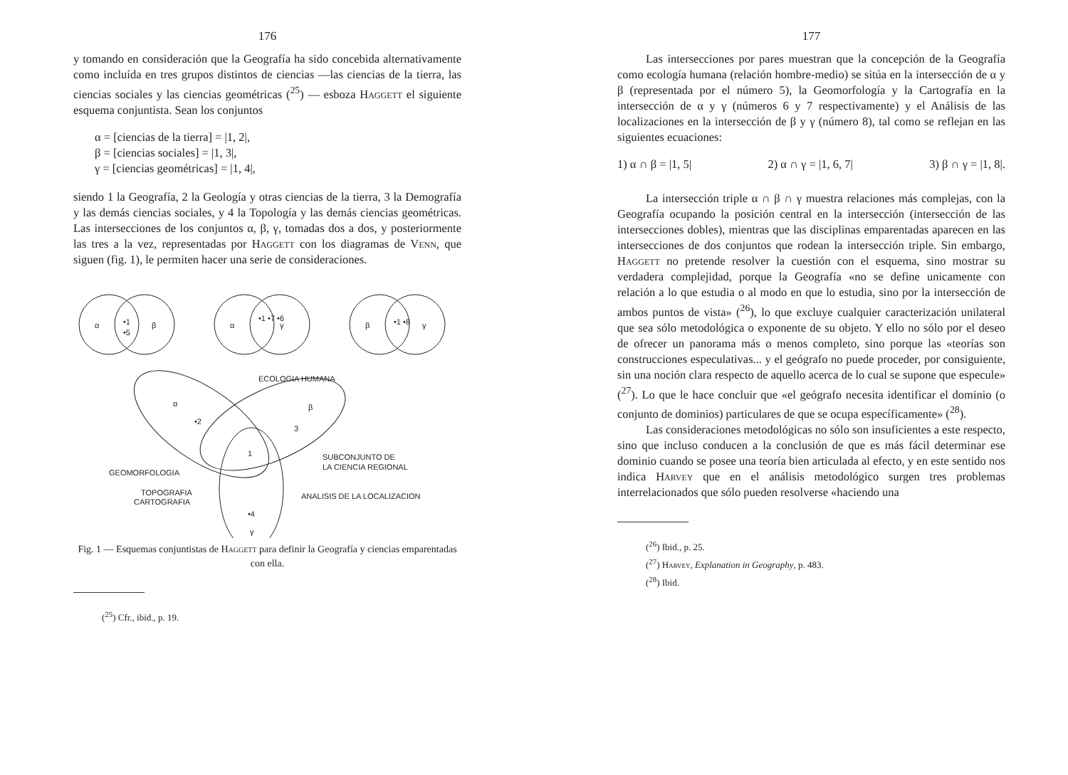176
y tomando en consideración que la Geografía ha sido concebida alternativamente como incluída en tres grupos distintos de ciencias —las ciencias de la tierra, las ciencias sociales y las ciencias geométricas (<sup>25</sup>) — esboza Haggett el siguiente esquema conjuntista. Sean los conjuntos
α = [ciencias de la tierra] = |1, 2|,
β = [ciencias sociales] = |1, 3|,
γ = [ciencias geométricas] = |1, 4|,
siendo 1 la Geografía, 2 la Geología y otras ciencias de la tierra, 3 la Demografía y las demás ciencias sociales, y 4 la Topología y las demás ciencias geométricas. Las intersecciones de los conjuntos α, β, γ, tomadas dos a dos, y posteriormente las tres a la vez, representadas por Haggett con los diagramas de Venn, que siguen (fig. 1), le permiten hacer una serie de consideraciones.
α
•1
•5
β
α
•1 •7 •6
γ
β
•1 •8
γ
ECOLOGIA HUMANA
α
•2
β
3
1
SUBCONJUNTO DE
LA CIENCIA REGIONAL
GEOMORFOLOGIA
TOPOGRAFIA
CARTOGRAFIA
ANALISIS DE LA LOCALIZACION
•4
γ
Fig. 1 — Esquemas conjuntistas de Haggett para definir la Geografía y ciencias emparentadas con ella.
(<sup>25</sup>) Cfr., ibid., p. 19.
177
Las intersecciones por pares muestran que la concepción de la Geografía como ecología humana (relación hombre-medio) se sitúa en la intersección de α y β (representada por el número 5), la Geomorfología y la Cartografía en la intersección de α y γ (números 6 y 7 respectivamente) y el Análisis de las localizaciones en la intersección de β y γ (número 8), tal como se reflejan en las siguientes ecuaciones:
1) α ∩ β = |1, 5| 2) α ∩ γ = |1, 6, 7| 3) β ∩ γ = |1, 8|.
La intersección triple α ∩ β ∩ γ muestra relaciones más complejas, con la Geografía ocupando la posición central en la intersección (intersección de las intersecciones dobles), mientras que las disciplinas emparentadas aparecen en las intersecciones de dos conjuntos que rodean la intersección triple. Sin embargo, Haggett no pretende resolver la cuestión con el esquema, sino mostrar su verdadera complejidad, porque la Geografía «no se define unicamente con relación a lo que estudia o al modo en que lo estudia, sino por la intersección de ambos puntos de vista» (<sup>26</sup>), lo que excluye cualquier caracterización unilateral que sea sólo metodológica o exponente de su objeto. Y ello no sólo por el deseo de ofrecer un panorama más o menos completo, sino porque las «teorías son construcciones especulativas... y el geógrafo no puede proceder, por consiguiente, sin una noción clara respecto de aquello acerca de lo cual se supone que especule» (<sup>27</sup>). Lo que le hace concluir que «el geógrafo necesita identificar el dominio (o conjunto de dominios) particulares de que se ocupa específicamente» (<sup>28</sup>).
Las consideraciones metodológicas no sólo son insuficientes a este respecto, sino que incluso conducen a la conclusión de que es más fácil determinar ese dominio cuando se posee una teoría bien articulada al efecto, y en este sentido nos indica Harvey que en el análisis metodológico surgen tres problemas interrelacionados que sólo pueden resolverse «haciendo una
(<sup>26</sup>) Ibid., p. 25.
(<sup>27</sup>) Harvey, Explanation in Geography, p. 483.
(<sup>28</sup>) Ibid.